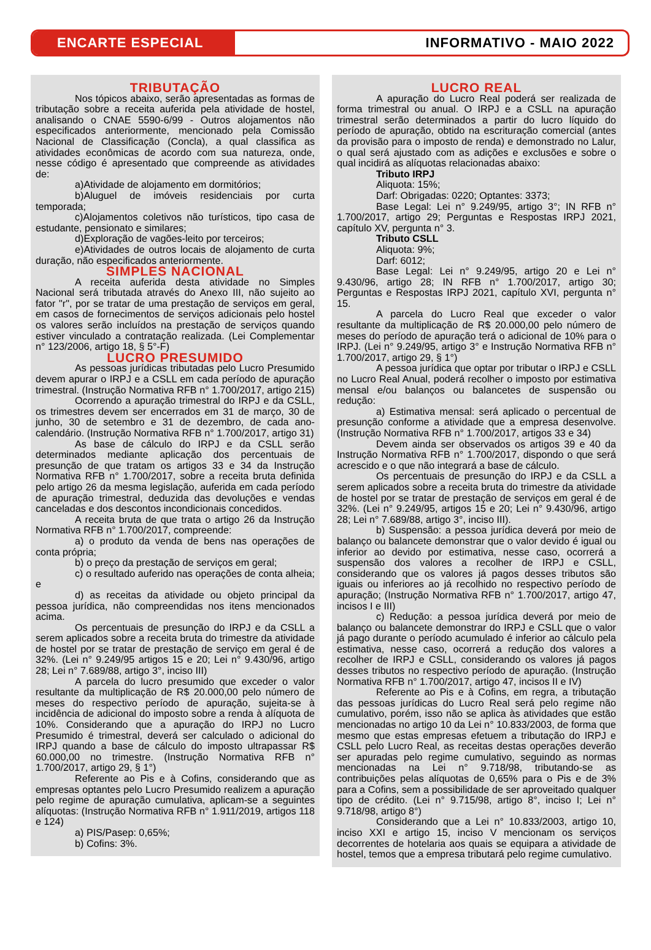ENCARTE ESPECIAL
INFORMATIVO - MAIO 2022
TRIBUTAÇÃO
Nos tópicos abaixo, serão apresentadas as formas de tributação sobre a receita auferida pela atividade de hostel, analisando o CNAE 5590-6/99 - Outros alojamentos não especificados anteriormente, mencionado pela Comissão Nacional de Classificação (Concla), a qual classifica as atividades econômicas de acordo com sua natureza, onde, nesse código é apresentado que compreende as atividades de:
a)Atividade de alojamento em dormitórios;
b)Aluguel de imóveis residenciais por curta temporada;
c)Alojamentos coletivos não turísticos, tipo casa de estudante, pensionato e similares;
d)Exploração de vagões-leito por terceiros;
e)Atividades de outros locais de alojamento de curta duração, não especificados anteriormente.
SIMPLES NACIONAL
A receita auferida desta atividade no Simples Nacional será tributada através do Anexo III, não sujeito ao fator "r", por se tratar de uma prestação de serviços em geral, em casos de fornecimentos de serviços adicionais pelo hostel os valores serão incluídos na prestação de serviços quando estiver vinculado a contratação realizada. (Lei Complementar n° 123/2006, artigo 18, § 5°-F)
LUCRO PRESUMIDO
As pessoas jurídicas tributadas pelo Lucro Presumido devem apurar o IRPJ e a CSLL em cada período de apuração trimestral. (Instrução Normativa RFB n° 1.700/2017, artigo 215)
Ocorrendo a apuração trimestral do IRPJ e da CSLL, os trimestres devem ser encerrados em 31 de março, 30 de junho, 30 de setembro e 31 de dezembro, de cada ano-calendário. (Instrução Normativa RFB n° 1.700/2017, artigo 31)
As base de cálculo do IRPJ e da CSLL serão determinados mediante aplicação dos percentuais de presunção de que tratam os artigos 33 e 34 da Instrução Normativa RFB n° 1.700/2017, sobre a receita bruta definida pelo artigo 26 da mesma legislação, auferida em cada período de apuração trimestral, deduzida das devoluções e vendas canceladas e dos descontos incondicionais concedidos.
A receita bruta de que trata o artigo 26 da Instrução Normativa RFB n° 1.700/2017, compreende:
a) o produto da venda de bens nas operações de conta própria;
b) o preço da prestação de serviços em geral;
c) o resultado auferido nas operações de conta alheia; e
d) as receitas da atividade ou objeto principal da pessoa jurídica, não compreendidas nos itens mencionados acima.
Os percentuais de presunção do IRPJ e da CSLL a serem aplicados sobre a receita bruta do trimestre da atividade de hostel por se tratar de prestação de serviço em geral é de 32%. (Lei n° 9.249/95 artigos 15 e 20; Lei n° 9.430/96, artigo 28; Lei n° 7.689/88, artigo 3°, inciso III)
A parcela do lucro presumido que exceder o valor resultante da multiplicação de R$ 20.000,00 pelo número de meses do respectivo período de apuração, sujeita-se à incidência de adicional do imposto sobre a renda à alíquota de 10%. Considerando que a apuração do IRPJ no Lucro Presumido é trimestral, deverá ser calculado o adicional do IRPJ quando a base de cálculo do imposto ultrapassar R$ 60.000,00 no trimestre. (Instrução Normativa RFB n° 1.700/2017, artigo 29, § 1°)
Referente ao Pis e à Cofins, considerando que as empresas optantes pelo Lucro Presumido realizem a apuração pelo regime de apuração cumulativa, aplicam-se a seguintes alíquotas: (Instrução Normativa RFB n° 1.911/2019, artigos 118 e 124)
a) PIS/Pasep: 0,65%;
b) Cofins: 3%.
LUCRO REAL
A apuração do Lucro Real poderá ser realizada de forma trimestral ou anual. O IRPJ e a CSLL na apuração trimestral serão determinados a partir do lucro líquido do período de apuração, obtido na escrituração comercial (antes da provisão para o imposto de renda) e demonstrado no Lalur, o qual será ajustado com as adições e exclusões e sobre o qual incidirá as alíquotas relacionadas abaixo:
Tributo IRPJ
Aliquota: 15%;
Darf: Obrigadas: 0220; Optantes: 3373;
Base Legal: Lei n° 9.249/95, artigo 3°; IN RFB n° 1.700/2017, artigo 29; Perguntas e Respostas IRPJ 2021, capítulo XV, pergunta n° 3.
Tributo CSLL
Aliquota: 9%;
Darf: 6012;
Base Legal: Lei n° 9.249/95, artigo 20 e Lei n° 9.430/96, artigo 28; IN RFB n° 1.700/2017, artigo 30; Perguntas e Respostas IRPJ 2021, capítulo XVI, pergunta n° 15.
A parcela do Lucro Real que exceder o valor resultante da multiplicação de R$ 20.000,00 pelo número de meses do período de apuração terá o adicional de 10% para o IRPJ. (Lei n° 9.249/95, artigo 3° e Instrução Normativa RFB n° 1.700/2017, artigo 29, § 1°)
A pessoa jurídica que optar por tributar o IRPJ e CSLL no Lucro Real Anual, poderá recolher o imposto por estimativa mensal e/ou balanços ou balancetes de suspensão ou redução:
a) Estimativa mensal: será aplicado o percentual de presunção conforme a atividade que a empresa desenvolve. (Instrução Normativa RFB n° 1.700/2017, artigos 33 e 34)
Devem ainda ser observados os artigos 39 e 40 da Instrução Normativa RFB n° 1.700/2017, dispondo o que será acrescido e o que não integrará a base de cálculo.
Os percentuais de presunção do IRPJ e da CSLL a serem aplicados sobre a receita bruta do trimestre da atividade de hostel por se tratar de prestação de serviços em geral é de 32%. (Lei n° 9.249/95, artigos 15 e 20; Lei n° 9.430/96, artigo 28; Lei n° 7.689/88, artigo 3°, inciso III).
b) Suspensão: a pessoa jurídica deverá por meio de balanço ou balancete demonstrar que o valor devido é igual ou inferior ao devido por estimativa, nesse caso, ocorrerá a suspensão dos valores a recolher de IRPJ e CSLL, considerando que os valores já pagos desses tributos são iguais ou inferiores ao já recolhido no respectivo período de apuração; (Instrução Normativa RFB n° 1.700/2017, artigo 47, incisos I e III)
c) Redução: a pessoa jurídica deverá por meio de balanço ou balancete demonstrar do IRPJ e CSLL que o valor já pago durante o período acumulado é inferior ao cálculo pela estimativa, nesse caso, ocorrerá a redução dos valores a recolher de IRPJ e CSLL, considerando os valores já pagos desses tributos no respectivo período de apuração. (Instrução Normativa RFB n° 1.700/2017, artigo 47, incisos II e IV)
Referente ao Pis e à Cofins, em regra, a tributação das pessoas jurídicas do Lucro Real será pelo regime não cumulativo, porém, isso não se aplica às atividades que estão mencionadas no artigo 10 da Lei n° 10.833/2003, de forma que mesmo que estas empresas efetuem a tributação do IRPJ e CSLL pelo Lucro Real, as receitas destas operações deverão ser apuradas pelo regime cumulativo, seguindo as normas mencionadas na Lei n° 9.718/98, tributando-se as contribuições pelas alíquotas de 0,65% para o Pis e de 3% para a Cofins, sem a possibilidade de ser aproveitado qualquer tipo de crédito. (Lei n° 9.715/98, artigo 8°, inciso I; Lei n° 9.718/98, artigo 8°)
Considerando que a Lei n° 10.833/2003, artigo 10, inciso XXI e artigo 15, inciso V mencionam os serviços decorrentes de hotelaria aos quais se equipara a atividade de hostel, temos que a empresa tributará pelo regime cumulativo.